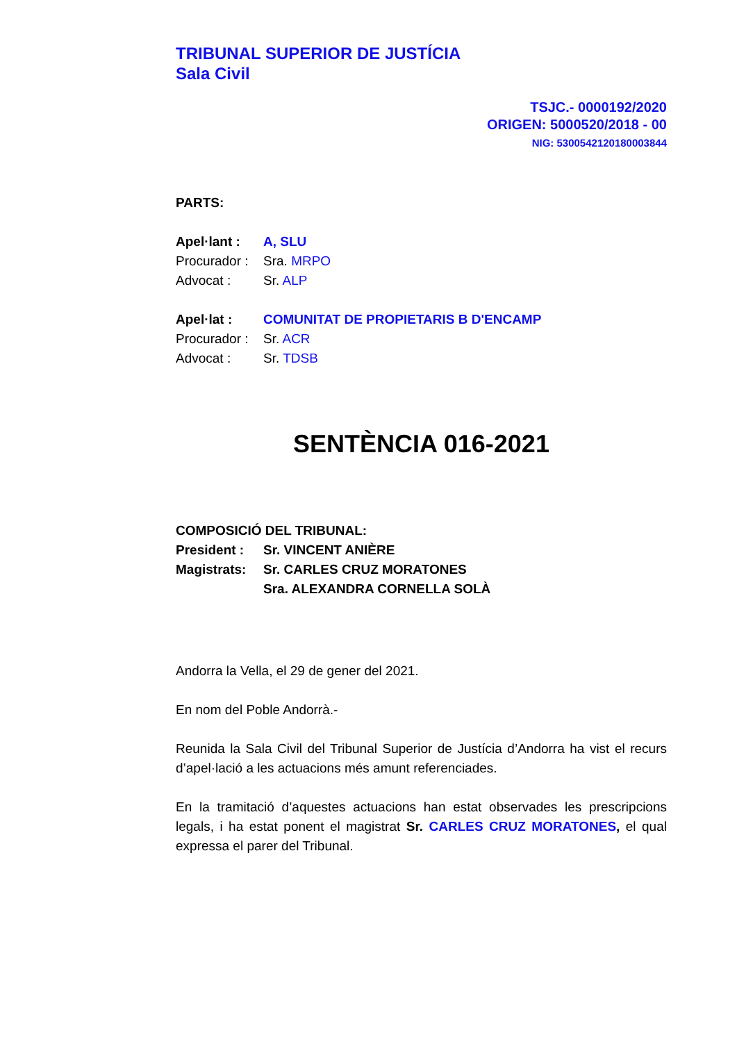TRIBUNAL SUPERIOR DE JUSTÍCIA
Sala Civil
TSJC.- 0000192/2020
ORIGEN: 5000520/2018 - 00
NIG: 5300542120180003844
PARTS:
Apel·lant : A, SLU
Procurador : Sra. MRPO
Advocat : Sr. ALP
Apel·lat : COMUNITAT DE PROPIETARIS B D'ENCAMP
Procurador : Sr. ACR
Advocat : Sr. TDSB
SENTÈNCIA 016-2021
COMPOSICIÓ DEL TRIBUNAL:
President : Sr. VINCENT ANIÈRE
Magistrats: Sr. CARLES CRUZ MORATONES
Sra. ALEXANDRA CORNELLA SOLÀ
Andorra la Vella, el 29 de gener del 2021.
En nom del Poble Andorrà.-
Reunida la Sala Civil del Tribunal Superior de Justícia d’Andorra ha vist el recurs d’apel·lació a les actuacions més amunt referenciades.
En la tramitació d’aquestes actuacions han estat observades les prescripcions legals, i ha estat ponent el magistrat Sr. CARLES CRUZ MORATONES, el qual expressa el parer del Tribunal.